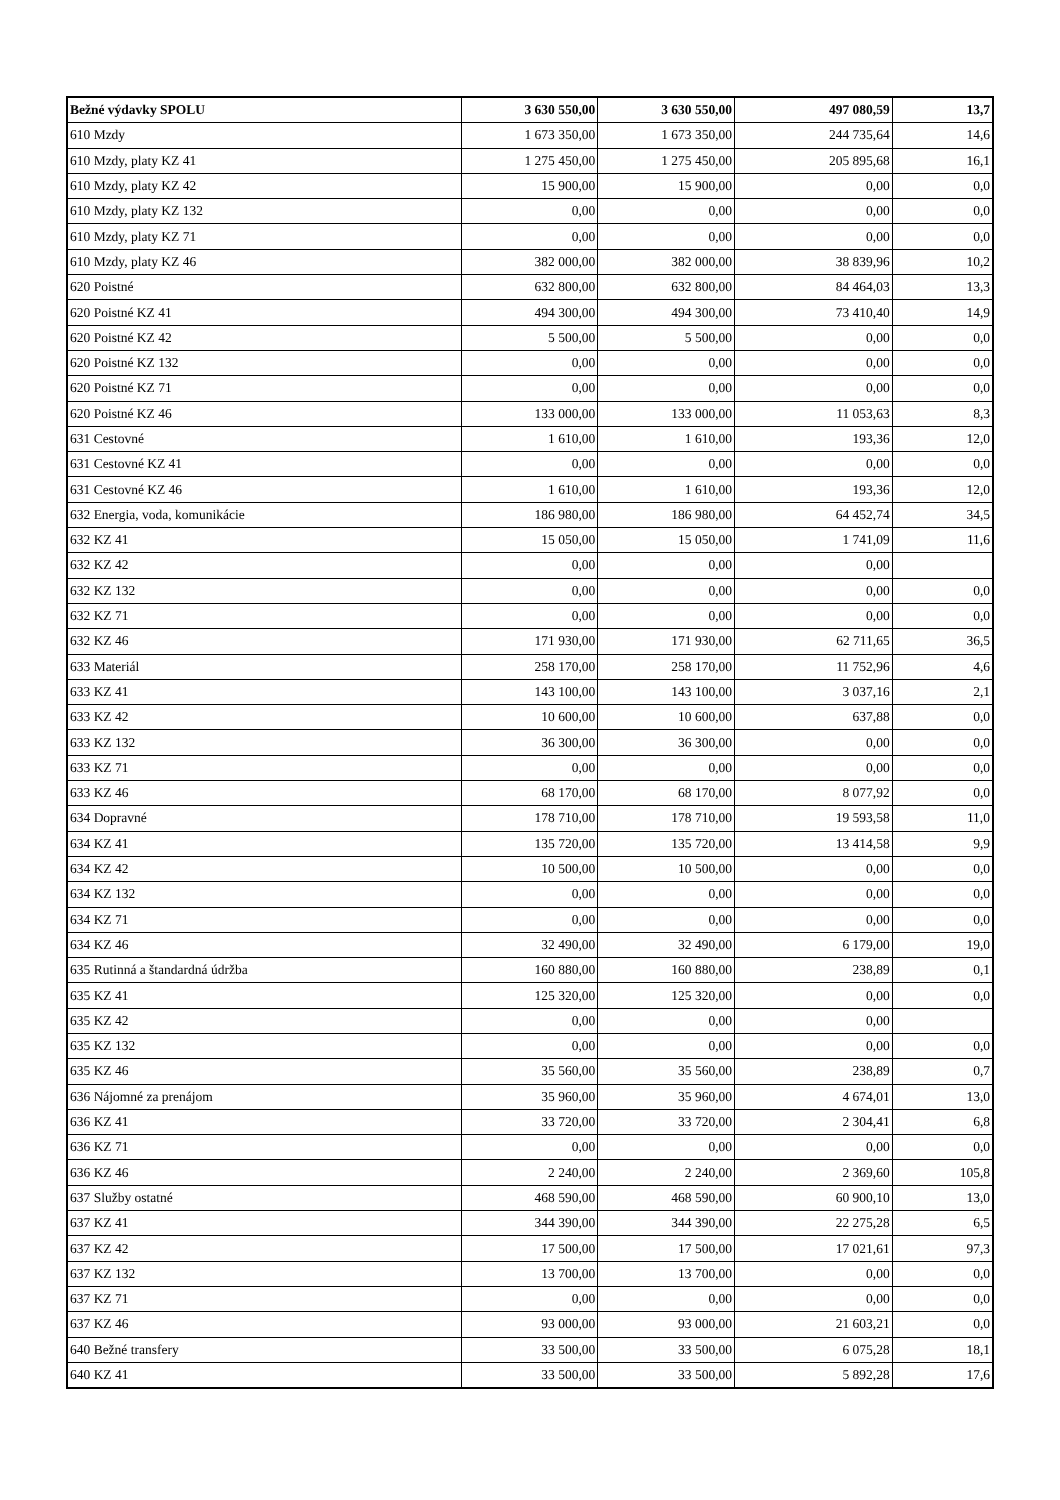| Bežné výdavky SPOLU | 3 630 550,00 | 3 630 550,00 | 497 080,59 | 13,7 |
| 610 Mzdy | 1 673 350,00 | 1 673 350,00 | 244 735,64 | 14,6 |
| 610 Mzdy, platy KZ 41 | 1 275 450,00 | 1 275 450,00 | 205 895,68 | 16,1 |
| 610 Mzdy, platy KZ 42 | 15 900,00 | 15 900,00 | 0,00 | 0,0 |
| 610 Mzdy, platy KZ 132 | 0,00 | 0,00 | 0,00 | 0,0 |
| 610 Mzdy, platy KZ 71 | 0,00 | 0,00 | 0,00 | 0,0 |
| 610 Mzdy, platy KZ 46 | 382 000,00 | 382 000,00 | 38 839,96 | 10,2 |
| 620 Poistné | 632 800,00 | 632 800,00 | 84 464,03 | 13,3 |
| 620 Poistné KZ 41 | 494 300,00 | 494 300,00 | 73 410,40 | 14,9 |
| 620 Poistné KZ 42 | 5 500,00 | 5 500,00 | 0,00 | 0,0 |
| 620 Poistné KZ 132 | 0,00 | 0,00 | 0,00 | 0,0 |
| 620 Poistné KZ 71 | 0,00 | 0,00 | 0,00 | 0,0 |
| 620 Poistné KZ 46 | 133 000,00 | 133 000,00 | 11 053,63 | 8,3 |
| 631 Cestovné | 1 610,00 | 1 610,00 | 193,36 | 12,0 |
| 631 Cestovné KZ 41 | 0,00 | 0,00 | 0,00 | 0,0 |
| 631 Cestovné KZ 46 | 1 610,00 | 1 610,00 | 193,36 | 12,0 |
| 632 Energia, voda, komunikácie | 186 980,00 | 186 980,00 | 64 452,74 | 34,5 |
| 632 KZ 41 | 15 050,00 | 15 050,00 | 1 741,09 | 11,6 |
| 632 KZ 42 | 0,00 | 0,00 | 0,00 | |
| 632 KZ 132 | 0,00 | 0,00 | 0,00 | 0,0 |
| 632 KZ 71 | 0,00 | 0,00 | 0,00 | 0,0 |
| 632 KZ 46 | 171 930,00 | 171 930,00 | 62 711,65 | 36,5 |
| 633 Materiál | 258 170,00 | 258 170,00 | 11 752,96 | 4,6 |
| 633 KZ 41 | 143 100,00 | 143 100,00 | 3 037,16 | 2,1 |
| 633 KZ 42 | 10 600,00 | 10 600,00 | 637,88 | 0,0 |
| 633 KZ 132 | 36 300,00 | 36 300,00 | 0,00 | 0,0 |
| 633 KZ 71 | 0,00 | 0,00 | 0,00 | 0,0 |
| 633 KZ 46 | 68 170,00 | 68 170,00 | 8 077,92 | 0,0 |
| 634 Dopravné | 178 710,00 | 178 710,00 | 19 593,58 | 11,0 |
| 634 KZ 41 | 135 720,00 | 135 720,00 | 13 414,58 | 9,9 |
| 634 KZ 42 | 10 500,00 | 10 500,00 | 0,00 | 0,0 |
| 634 KZ 132 | 0,00 | 0,00 | 0,00 | 0,0 |
| 634 KZ 71 | 0,00 | 0,00 | 0,00 | 0,0 |
| 634 KZ 46 | 32 490,00 | 32 490,00 | 6 179,00 | 19,0 |
| 635 Rutinná a štandardná údržba | 160 880,00 | 160 880,00 | 238,89 | 0,1 |
| 635 KZ 41 | 125 320,00 | 125 320,00 | 0,00 | 0,0 |
| 635 KZ 42 | 0,00 | 0,00 | 0,00 | |
| 635 KZ 132 | 0,00 | 0,00 | 0,00 | 0,0 |
| 635 KZ 46 | 35 560,00 | 35 560,00 | 238,89 | 0,7 |
| 636 Nájomné za prenájom | 35 960,00 | 35 960,00 | 4 674,01 | 13,0 |
| 636 KZ 41 | 33 720,00 | 33 720,00 | 2 304,41 | 6,8 |
| 636 KZ 71 | 0,00 | 0,00 | 0,00 | 0,0 |
| 636 KZ 46 | 2 240,00 | 2 240,00 | 2 369,60 | 105,8 |
| 637 Služby ostatné | 468 590,00 | 468 590,00 | 60 900,10 | 13,0 |
| 637 KZ 41 | 344 390,00 | 344 390,00 | 22 275,28 | 6,5 |
| 637 KZ 42 | 17 500,00 | 17 500,00 | 17 021,61 | 97,3 |
| 637 KZ 132 | 13 700,00 | 13 700,00 | 0,00 | 0,0 |
| 637 KZ 71 | 0,00 | 0,00 | 0,00 | 0,0 |
| 637 KZ 46 | 93 000,00 | 93 000,00 | 21 603,21 | 0,0 |
| 640 Bežné transfery | 33 500,00 | 33 500,00 | 6 075,28 | 18,1 |
| 640 KZ 41 | 33 500,00 | 33 500,00 | 5 892,28 | 17,6 |